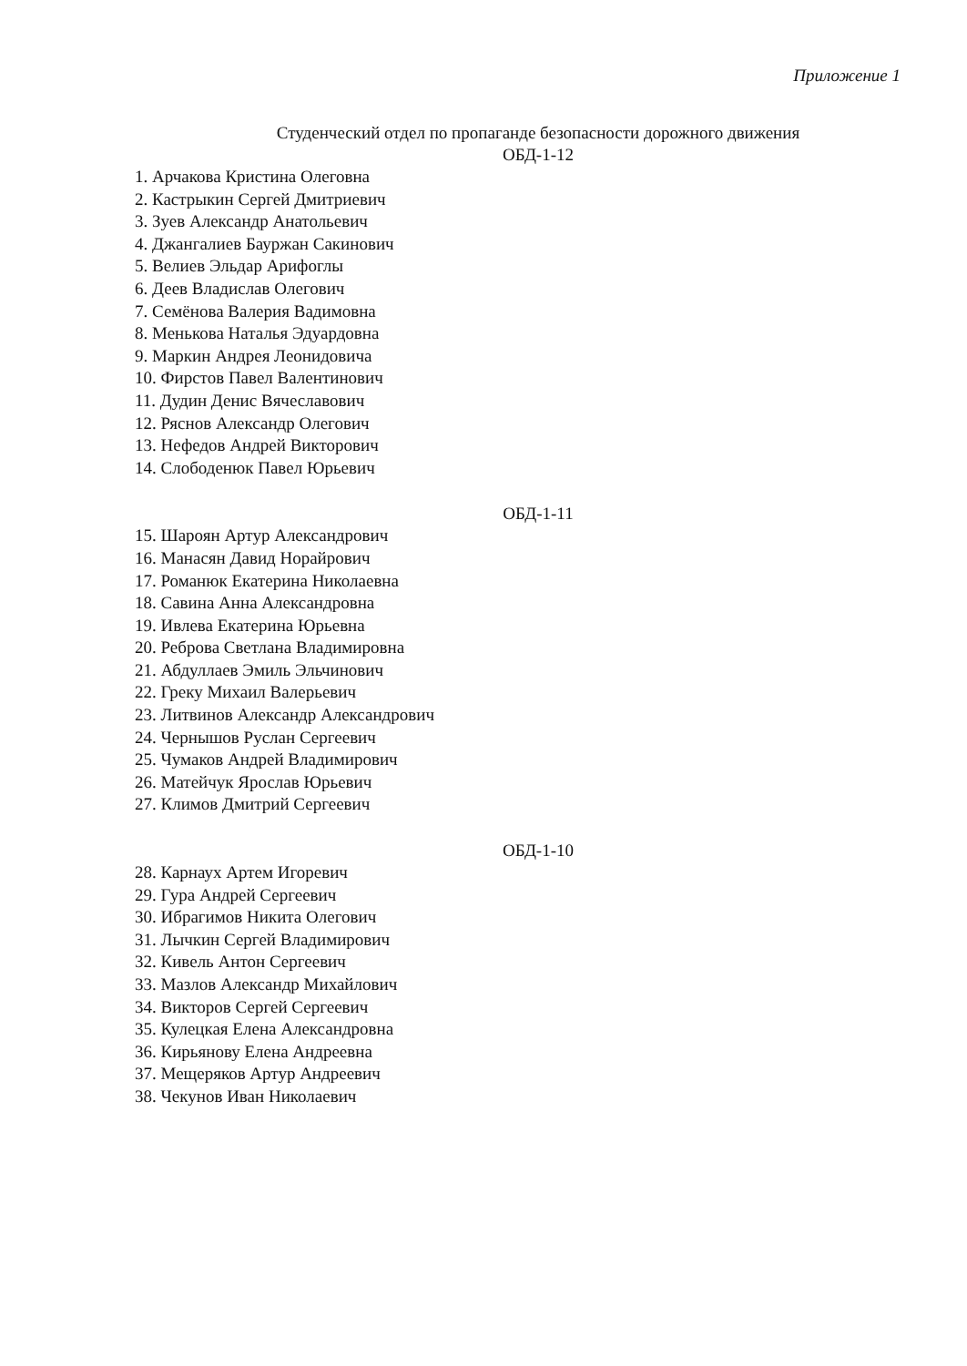Приложение 1
Студенческий отдел по пропаганде безопасности дорожного движения
ОБД-1-12
1. Арчакова Кристина Олеговна
2. Кастрыкин Сергей Дмитриевич
3. Зуев Александр Анатольевич
4. Джангалиев Бауржан Сакинович
5. Велиев Эльдар Арифоглы
6. Деев Владислав Олегович
7. Семёнова Валерия Вадимовна
8. Менькова Наталья Эдуардовна
9. Маркин Андрея Леонидовича
10. Фирстов Павел Валентинович
11. Дудин Денис Вячеславович
12. Ряснов Александр Олегович
13. Нефедов Андрей Викторович
14. Слободенюк Павел Юрьевич
ОБД-1-11
15. Шароян Артур Александрович
16. Манасян Давид Норайрович
17. Романюк Екатерина Николаевна
18. Савина Анна Александровна
19. Ивлева Екатерина Юрьевна
20. Реброва Светлана Владимировна
21. Абдуллаев Эмиль Эльчинович
22. Греку Михаил Валерьевич
23. Литвинов Александр Александрович
24. Чернышов Руслан Сергеевич
25. Чумаков Андрей Владимирович
26. Матейчук Ярослав Юрьевич
27. Климов Дмитрий Сергеевич
ОБД-1-10
28. Карнаух Артем Игоревич
29. Гура Андрей Сергеевич
30. Ибрагимов Никита Олегович
31. Лычкин Сергей Владимирович
32. Кивель Антон Сергеевич
33. Мазлов Александр Михайлович
34. Викторов Сергей Сергеевич
35. Кулецкая Елена Александровна
36. Кирьянову Елена Андреевна
37. Мещеряков Артур Андреевич
38. Чекунов Иван Николаевич